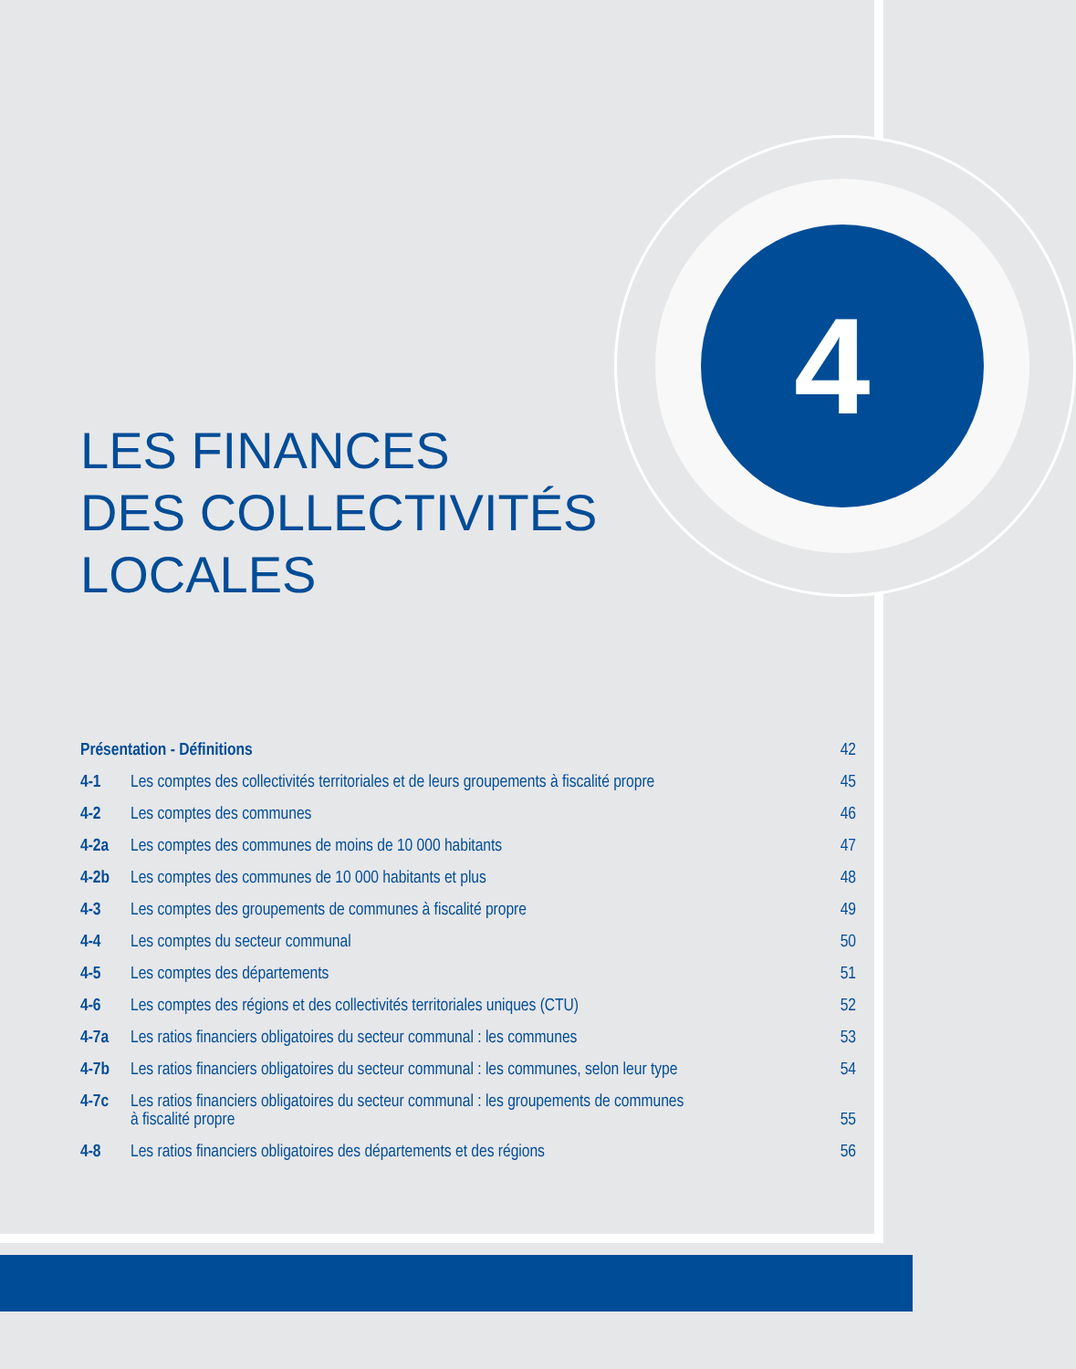4
LES FINANCES
DES COLLECTIVITÉS
LOCALES
Présentation - Définitions
42
4-1
Les comptes des collectivités territoriales et de leurs groupements à fiscalité propre
45
4-2
Les comptes des communes
46
4-2a
Les comptes des communes de moins de 10 000 habitants
47
4-2b
Les comptes des communes de 10 000 habitants et plus
48
4-3
Les comptes des groupements de communes à fiscalité propre
49
4-4
Les comptes du secteur communal
50
4-5
Les comptes des départements
51
4-6
Les comptes des régions et des collectivités territoriales uniques (CTU)
52
4-7a
Les ratios financiers obligatoires du secteur communal : les communes
53
4-7b
Les ratios financiers obligatoires du secteur communal : les communes, selon leur type
54
4-7c
Les ratios financiers obligatoires du secteur communal : les groupements de communes
à fiscalité propre
55
4-8
Les ratios financiers obligatoires des départements et des régions
56